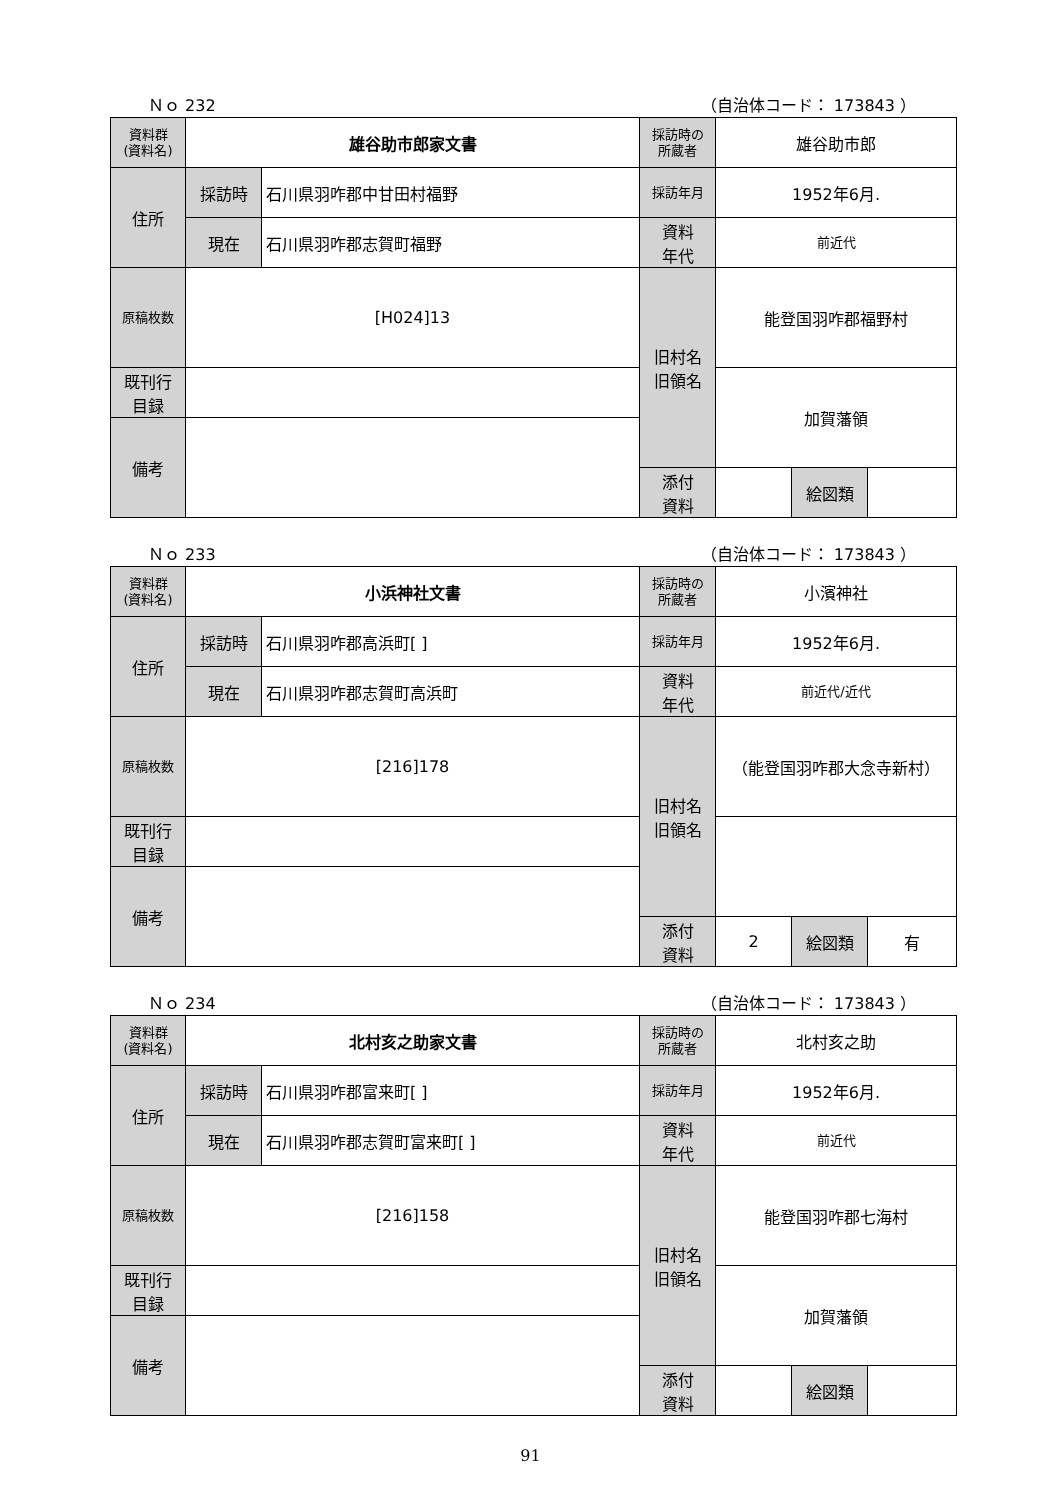Ｎｏ 232 （自治体コード： 173843 ）
| 資料群 (資料名) | 雄谷助市郎家文書 | | 採訪時の 所蔵者 | 雄谷助市郎 | | |
| 住所 | 採訪時 | 石川県羽咋郡中甘田村福野 | 採訪年月 | 1952年6月. | | |
| | 現在 | 石川県羽咋郡志賀町福野 | 資料 年代 | 前近代 | | |
| 原稿枚数 | [H024]13 | | 旧村名 旧領名 | 能登国羽咋郡福野村 | | |
| 既刊行 目録 | | | | 加賀藩領 | | |
| 備考 | | | | | | |
| | | | 添付 資料 | | 絵図類 | |
Ｎｏ 233 （自治体コード： 173843 ）
| 資料群 (資料名) | 小浜神社文書 | | 採訪時の 所蔵者 | 小濱神社 | | |
| 住所 | 採訪時 | 石川県羽咋郡高浜町[ ] | 採訪年月 | 1952年6月. | | |
| | 現在 | 石川県羽咋郡志賀町高浜町 | 資料 年代 | 前近代/近代 | | |
| 原稿枚数 | [216]178 | | 旧村名 旧領名 | （能登国羽咋郡大念寺新村） | | |
| 既刊行 目録 | | | | | | |
| 備考 | | | | | | |
| | | | 添付 資料 | 2 | 絵図類 | 有 |
Ｎｏ 234 （自治体コード： 173843 ）
| 資料群 (資料名) | 北村亥之助家文書 | | 採訪時の 所蔵者 | 北村亥之助 | | |
| 住所 | 採訪時 | 石川県羽咋郡富来町[ ] | 採訪年月 | 1952年6月. | | |
| | 現在 | 石川県羽咋郡志賀町富来町[ ] | 資料 年代 | 前近代 | | |
| 原稿枚数 | [216]158 | | 旧村名 旧領名 | 能登国羽咋郡七海村 | | |
| 既刊行 目録 | | | | 加賀藩領 | | |
| 備考 | | | | | | |
| | | | 添付 資料 | | 絵図類 | |
91